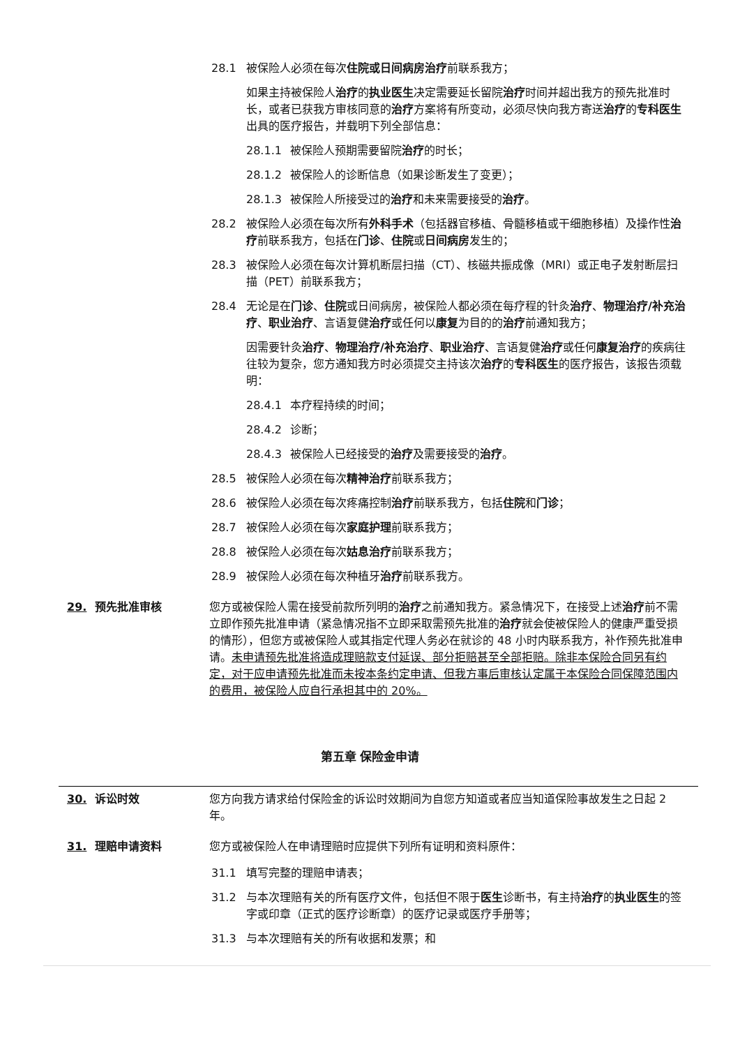28.1 被保险人必须在每次住院或日间病房治疗前联系我方；
如果主持被保险人治疗的执业医生决定需要延长留院治疗时间并超出我方的预先批准时长，或者已获我方审核同意的治疗方案将有所变动，必须尽快向我方寄送治疗的专科医生出具的医疗报告，并载明下列全部信息：
28.1.1 被保险人预期需要留院治疗的时长；
28.1.2 被保险人的诊断信息（如果诊断发生了变更）；
28.1.3 被保险人所接受过的治疗和未来需要接受的治疗。
28.2 被保险人必须在每次所有外科手术（包括器官移植、骨髓移植或干细胞移植）及操作性治疗前联系我方，包括在门诊、住院或日间病房发生的；
28.3 被保险人必须在每次计算机断层扫描（CT）、核磁共振成像（MRI）或正电子发射断层扫描（PET）前联系我方；
28.4 无论是在门诊、住院或日间病房，被保险人都必须在每疗程的针灸治疗、物理治疗/补充治疗、职业治疗、言语复健治疗或任何以康复为目的的治疗前通知我方；
因需要针灸治疗、物理治疗/补充治疗、职业治疗、言语复健治疗或任何康复治疗的疾病往往较为复杂，您方通知我方时必须提交主持该次治疗的专科医生的医疗报告，该报告须载明：
28.4.1 本疗程持续的时间；
28.4.2 诊断；
28.4.3 被保险人已经接受的治疗及需要接受的治疗。
28.5 被保险人必须在每次精神治疗前联系我方；
28.6 被保险人必须在每次疼痛控制治疗前联系我方，包括住院和门诊；
28.7 被保险人必须在每次家庭护理前联系我方；
28.8 被保险人必须在每次姑息治疗前联系我方；
28.9 被保险人必须在每次种植牙治疗前联系我方。
29. 预先批准审核 您方或被保险人需在接受前款所列明的治疗之前通知我方。紧急情况下，在接受上述治疗前不需立即作预先批准申请（紧急情况指不立即采取需预先批准的治疗就会使被保险人的健康严重受损的情形），但您方或被保险人或其指定代理人务必在就诊的 48 小时内联系我方，补作预先批准申请。未申请预先批准将造成理赔款支付延误、部分拒赔甚至全部拒赔。除非本保险合同另有约定，对于应申请预先批准而未按本条约定申请、但我方事后审核认定属于本保险合同保障范围内的费用，被保险人应自行承担其中的 20%。
第五章 保险金申请
30. 诉讼时效 您方向我方请求给付保险金的诉讼时效期间为自您方知道或者应当知道保险事故发生之日起 2 年。
31. 理赔申请资料 您方或被保险人在申请理赔时应提供下列所有证明和资料原件：
31.1 填写完整的理赔申请表；
31.2 与本次理赔有关的所有医疗文件，包括但不限于医生诊断书，有主持治疗的执业医生的签字或印章（正式的医疗诊断章）的医疗记录或医疗手册等；
31.3 与本次理赔有关的所有收据和发票；和